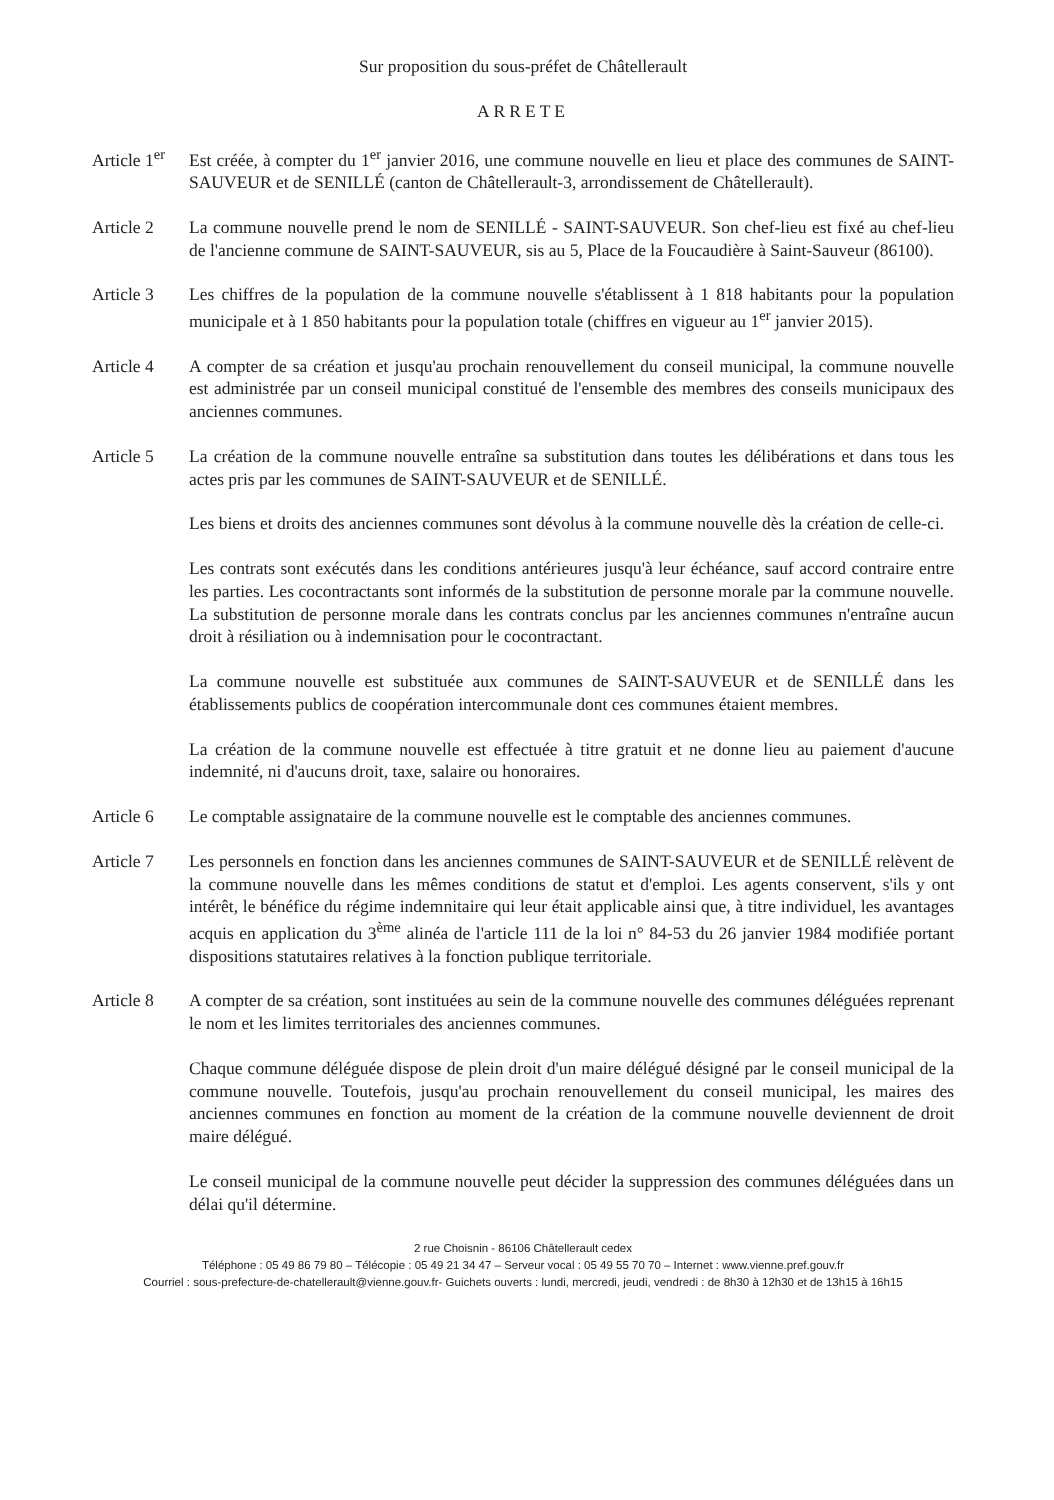Sur proposition du sous-préfet de Châtellerault
ARRETE
Article 1<sup>er</sup>
Est créée, à compter du 1<sup>er</sup> janvier 2016, une commune nouvelle en lieu et place des communes de SAINT-SAUVEUR et de SENILLÉ (canton de Châtellerault-3, arrondissement de Châtellerault).
Article 2 La commune nouvelle prend le nom de SENILLÉ - SAINT-SAUVEUR. Son chef-lieu est fixé au chef-lieu de l'ancienne commune de SAINT-SAUVEUR, sis au 5, Place de la Foucaudière à Saint-Sauveur (86100).
Article 3 Les chiffres de la population de la commune nouvelle s'établissent à 1 818 habitants pour la population municipale et à 1 850 habitants pour la population totale (chiffres en vigueur au 1<sup>er</sup> janvier 2015).
Article 4 A compter de sa création et jusqu'au prochain renouvellement du conseil municipal, la commune nouvelle est administrée par un conseil municipal constitué de l'ensemble des membres des conseils municipaux des anciennes communes.
Article 5 La création de la commune nouvelle entraîne sa substitution dans toutes les délibérations et dans tous les actes pris par les communes de SAINT-SAUVEUR et de SENILLÉ.
Les biens et droits des anciennes communes sont dévolus à la commune nouvelle dès la création de celle-ci.
Les contrats sont exécutés dans les conditions antérieures jusqu'à leur échéance, sauf accord contraire entre les parties. Les cocontractants sont informés de la substitution de personne morale par la commune nouvelle. La substitution de personne morale dans les contrats conclus par les anciennes communes n'entraîne aucun droit à résiliation ou à indemnisation pour le cocontractant.
La commune nouvelle est substituée aux communes de SAINT-SAUVEUR et de SENILLÉ dans les établissements publics de coopération intercommunale dont ces communes étaient membres.
La création de la commune nouvelle est effectuée à titre gratuit et ne donne lieu au paiement d'aucune indemnité, ni d'aucuns droit, taxe, salaire ou honoraires.
Article 6 Le comptable assignataire de la commune nouvelle est le comptable des anciennes communes.
Article 7 Les personnels en fonction dans les anciennes communes de SAINT-SAUVEUR et de SENILLÉ relèvent de la commune nouvelle dans les mêmes conditions de statut et d'emploi. Les agents conservent, s'ils y ont intérêt, le bénéfice du régime indemnitaire qui leur était applicable ainsi que, à titre individuel, les avantages acquis en application du 3<sup>ème</sup> alinéa de l'article 111 de la loi n° 84-53 du 26 janvier 1984 modifiée portant dispositions statutaires relatives à la fonction publique territoriale.
Article 8 A compter de sa création, sont instituées au sein de la commune nouvelle des communes déléguées reprenant le nom et les limites territoriales des anciennes communes.
Chaque commune déléguée dispose de plein droit d'un maire délégué désigné par le conseil municipal de la commune nouvelle. Toutefois, jusqu'au prochain renouvellement du conseil municipal, les maires des anciennes communes en fonction au moment de la création de la commune nouvelle deviennent de droit maire délégué.
Le conseil municipal de la commune nouvelle peut décider la suppression des communes déléguées dans un délai qu'il détermine.
2 rue Choisnin - 86106 Châtellerault cedex
Téléphone : 05 49 86 79 80 – Télécopie : 05 49 21 34 47 – Serveur vocal : 05 49 55 70 70 – Internet : www.vienne.pref.gouv.fr
Courriel : sous-prefecture-de-chatellerault@vienne.gouv.fr- Guichets ouverts : lundi, mercredi, jeudi, vendredi : de 8h30 à 12h30 et de 13h15 à 16h15